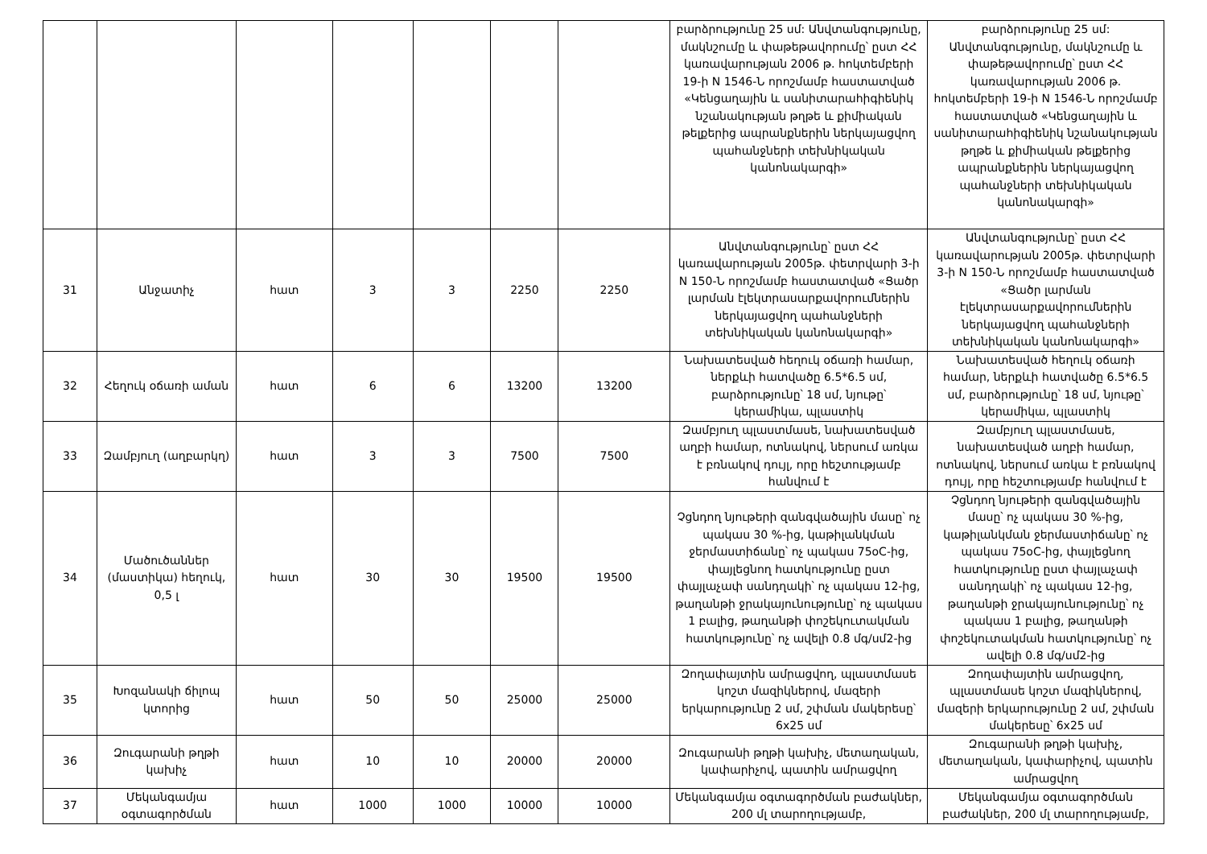| | | | | | | | բարձրությունը 25 սմ: Անվտանգությունը, մակնշումը և փաթեթավորումը՝ ըստ ՀՀ կառավարության 2006 թ. հոկտեմբերի 19-ի N 1546-Ն որոշմամբ հաստատված «Կենցաղային և սանիտարահիգիենիկ նշանակության թղթե և քիմիական թելքերից ապրանքներին ներկայացվող պահանջների տեխնիկական կանոնակարգի» | բարձրությունը 25 սմ: Անվտանգությունը, մակնշումը և փաթեթավորումը՝ ըստ ՀՀ կառավարության 2006 թ. հոկտեմբերի 19-ի N 1546-Ն որոշմամբ հաստատված «Կենցաղային և սանիտարահիգիենիկ նշանակության թղթե և քիմիական թելքերից ապրանքներին ներկայացվող պահանջների տեխնիկական կանոնակարգի» |
| 31 | Անջատիչ | հատ | 3 | 3 | 2250 | 2250 | Անվտանգությունը՝ ըստ ՀՀ կառավարության 2005թ. փետրվարի 3-ի N 150-Ն որոշմամբ հաստատված «Ցածր լարման էլեկտրասարքավորումներին ներկայացվող պահանջների տեխնիկական կանոնակարգի» | Անվտանգությունը՝ ըստ ՀՀ կառավարության 2005թ. փետրվարի 3-ի N 150-Ն որոշմամբ հաստատված «Ցածր լարման էլեկտրասարքավորումներին ներկայացվող պահանջների տեխնիկական կանոնակարգի» |
| 32 | Հեղուկ օճառի աման | հատ | 6 | 6 | 13200 | 13200 | Նախատեսված հեղուկ օճառի համար, ներքևի հատվածը 6.5*6.5 սմ, բարձրությունը՝ 18 սմ, նյութը՝ կերամիկա, պլաստիկ | Նախատեսված հեղուկ օճառի համար, ներքևի հատվածը 6.5*6.5 սմ, բարձրությունը՝ 18 սմ, նյութը՝ կերամիկա, պլաստիկ |
| 33 | Զամբյուղ (աղբարկղ) | հատ | 3 | 3 | 7500 | 7500 | Զամբյուղ պլաստմասե, նախատեսված աղբի համար, ոտնակով, ներսում առկա է բռնակով դույլ, որը հեշտությամբ հանվում է | Զամբյուղ պլաստմասե, նախատեսված աղբի համար, ոտնակով, ներսում առկա է բռնակով դույլ, որը հեշտությամբ հանվում է |
| 34 | Մածուծաններ (մաստիկա) հեղուկ, 0,5 լ | հատ | 30 | 30 | 19500 | 19500 | Չցնդող նյութերի զանգվածային մասը՝ ոչ պակաս 30 %-ից, կաթիլանկման ջերմաստիճանը՝ ոչ պակաս 75oC-ից, փայլեցնող հատկությունը ըստ փայլաչափ սանդղակի՝ ոչ պակաս 12-ից, թաղանթի ջրակայունությունը՝ ոչ պակաս 1 բալից, թաղանթի փոշեկուտակման հատկությունը՝ ոչ ավելի 0.8 մգ/սմ2-ից | Չցնդող նյութերի զանգվածային մասը՝ ոչ պակաս 30 %-ից, կաթիլանկման ջերմաստիճանը՝ ոչ պակաս 75oC-ից, փայլեցնող հատկությունը ըստ փայլաչափ սանդղակի՝ ոչ պակաս 12-ից, թաղանթի ջրակայունությունը՝ ոչ պակաս 1 բալից, թաղանթի փոշեկուտակման հատկությունը՝ ոչ ավելի 0.8 մգ/սմ2-ից |
| 35 | Խոզանակի ճիլոպ կտորից | հատ | 50 | 50 | 25000 | 25000 | Զողափայտին ամրացվող, պլաստմասե կոշտ մազիկներով, մազերի երկարությունը 2 սմ, շփման մակերեսը՝ 6x25 սմ | Զողափայտին ամրացվող, պլաստմասե կոշտ մազիկներով, մազերի երկարությունը 2 սմ, շփման մակերեսը՝ 6x25 սմ |
| 36 | Զուգարանի թղթի կախիչ | հատ | 10 | 10 | 20000 | 20000 | Զուգարանի թղթի կախիչ, մետաղական, կափարիչով, պատին ամրացվող | Զուգարանի թղթի կախիչ, մետաղական, կափարիչով, պատին ամրացվող |
| 37 | Մեկանգամյա օգտագործման | հատ | 1000 | 1000 | 10000 | 10000 | Մեկանգամյա օգտագործման բաժակներ, 200 մլ տարողությամբ, | Մեկանգամյա օգտագործման բաժակներ, 200 մլ տարողությամբ, |